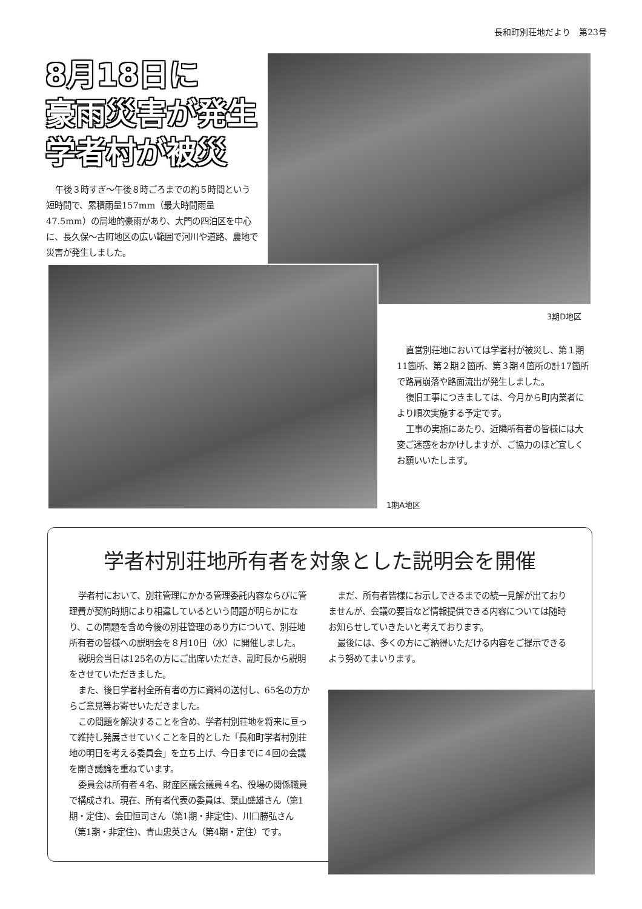長和町別荘地だより　第23号
8月18日に
豪雨災害が発生
学者村が被災
午後３時すぎ～午後８時ごろまでの約５時間という短時間で、累積雨量157mm（最大時間雨量47.5mm）の局地的豪雨があり、大門の四泊区を中心に、長久保～古町地区の広い範囲で河川や道路、農地で災害が発生しました。
3期D地区
直営別荘地においては学者村が被災し、第１期11箇所、第２期２箇所、第３期４箇所の計17箇所で路肩崩落や路面流出が発生しました。
復旧工事につきましては、今月から町内業者により順次実施する予定です。
工事の実施にあたり、近隣所有者の皆様には大変ご迷惑をおかけしますが、ご協力のほど宜しくお願いいたします。
1期A地区
学者村別荘地所有者を対象とした説明会を開催
学者村において、別荘管理にかかる管理委託内容ならびに管理費が契約時期により相違しているという問題が明らかになり、この問題を含め今後の別荘管理のあり方について、別荘地所有者の皆様への説明会を８月10日（水）に開催しました。
説明会当日は125名の方にご出席いただき、副町長から説明をさせていただきました。
また、後日学者村全所有者の方に資料の送付し、65名の方からご意見等お寄せいただきました。
この問題を解決することを含め、学者村別荘地を将来に亘って維持し発展させていくことを目的とした「長和町学者村別荘地の明日を考える委員会」を立ち上げ、今日までに４回の会議を開き議論を重ねています。
委員会は所有者４名、財産区議会議員４名、役場の関係職員で構成され、現在、所有者代表の委員は、葉山盛雄さん（第1期・定住)、会田恒司さん（第1期・非定住)、川口勝弘さん（第1期・非定住)、青山忠英さん（第4期・定住）です。
まだ、所有者皆様にお示しできるまでの統一見解が出ておりませんが、会議の要旨など情報提供できる内容については随時お知らせしていきたいと考えております。
最後には、多くの方にご納得いただける内容をご提示できるよう努めてまいります。